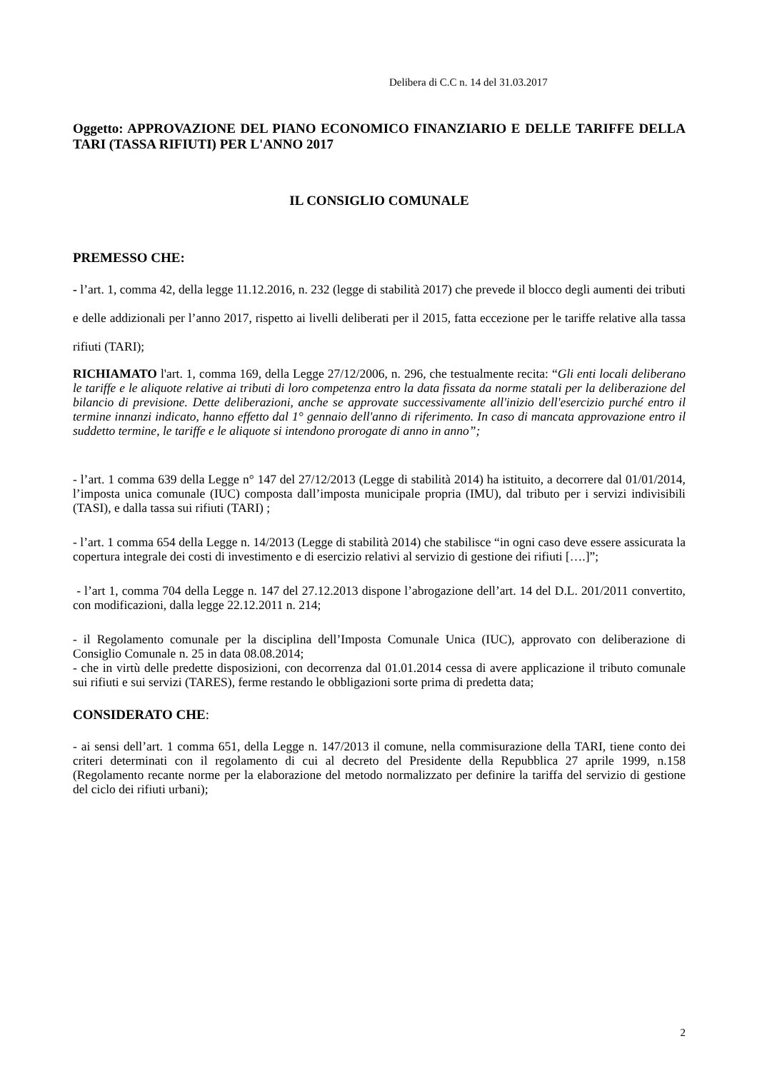Delibera di C.C n. 14 del 31.03.2017
Oggetto: APPROVAZIONE DEL PIANO ECONOMICO FINANZIARIO E DELLE TARIFFE DELLA TARI (TASSA RIFIUTI) PER L'ANNO 2017
IL CONSIGLIO COMUNALE
PREMESSO CHE:
- l’art. 1, comma 42, della legge 11.12.2016, n. 232 (legge di stabilità 2017) che prevede il blocco degli aumenti dei tributi e delle addizionali per l’anno 2017, rispetto ai livelli deliberati per il 2015, fatta eccezione per le tariffe relative alla tassa rifiuti (TARI);
RICHIAMATO l'art. 1, comma 169, della Legge 27/12/2006, n. 296, che testualmente recita: “Gli enti locali deliberano le tariffe e le aliquote relative ai tributi di loro competenza entro la data fissata da norme statali per la deliberazione del bilancio di previsione. Dette deliberazioni, anche se approvate successivamente all'inizio dell'esercizio purché entro il termine innanzi indicato, hanno effetto dal 1° gennaio dell'anno di riferimento. In caso di mancata approvazione entro il suddetto termine, le tariffe e le aliquote si intendono prorogate di anno in anno”;
- l’art. 1 comma 639 della Legge n° 147 del 27/12/2013 (Legge di stabilità 2014) ha istituito, a decorrere dal 01/01/2014, l’imposta unica comunale (IUC) composta dall’imposta municipale propria (IMU), dal tributo per i servizi indivisibili (TASI), e dalla tassa sui rifiuti (TARI) ;
- l’art. 1 comma 654 della Legge n. 14/2013 (Legge di stabilità 2014) che stabilisce “in ogni caso deve essere assicurata la copertura integrale dei costi di investimento e di esercizio relativi al servizio di gestione dei rifiuti [….]”;
- l’art 1, comma 704 della Legge n. 147 del 27.12.2013 dispone l’abrogazione dell’art. 14 del D.L. 201/2011 convertito, con modificazioni, dalla legge 22.12.2011 n. 214;
- il Regolamento comunale per la disciplina dell’Imposta Comunale Unica (IUC), approvato con deliberazione di Consiglio Comunale n. 25 in data 08.08.2014;
- che in virtù delle predette disposizioni, con decorrenza dal 01.01.2014 cessa di avere applicazione il tributo comunale sui rifiuti e sui servizi (TARES), ferme restando le obbligazioni sorte prima di predetta data;
CONSIDERATO CHE:
- ai sensi dell’art. 1 comma 651, della Legge n. 147/2013 il comune, nella commisurazione della TARI, tiene conto dei criteri determinati con il regolamento di cui al decreto del Presidente della Repubblica 27 aprile 1999, n.158 (Regolamento recante norme per la elaborazione del metodo normalizzato per definire la tariffa del servizio di gestione del ciclo dei rifiuti urbani);
2